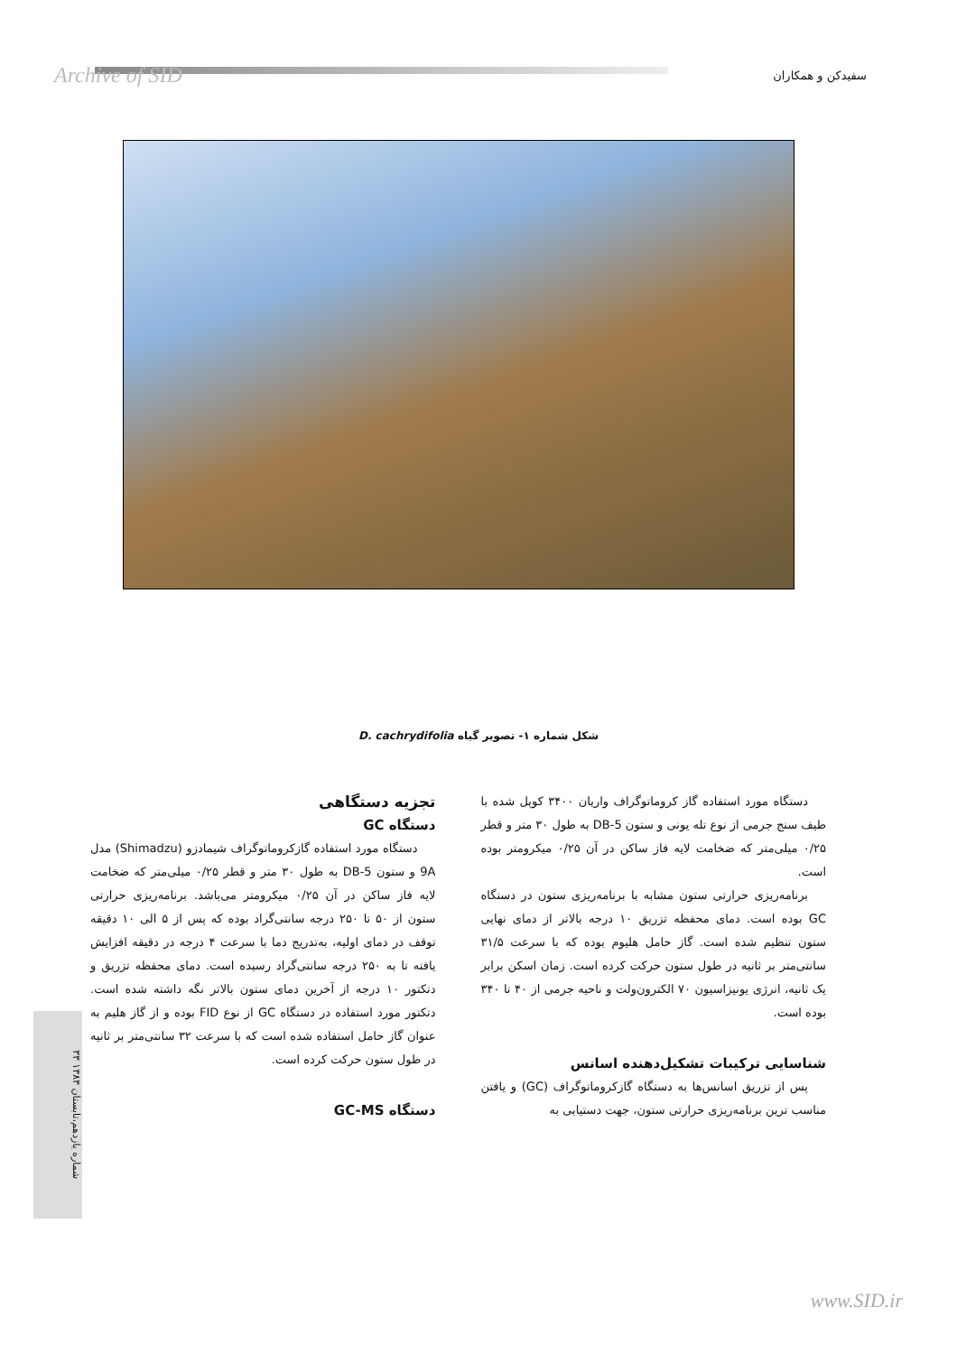Archive of SID سفیدکن و همکاران
شکل شماره ۱- تصویر گیاه D. cachrydifolia
تجزیه دستگاهی
دستگاه GC
دستگاه مورد استفاده گازکروماتوگراف شیمادزو (Shimadzu) مدل 9A و ستون DB-5 به طول ۳۰ متر و قطر ۰/۲۵ میلی‌متر که ضخامت لایه فاز ساکن در آن ۰/۲۵ میکرومتر می‌باشد. برنامه‌ریزی حرارتی ستون از ۵۰ تا ۲۵۰ درجه سانتی‌گراد بوده که پس از ۵ الی ۱۰ دقیقه توقف در دمای اولیه، به‌تدریج دما با سرعت ۴ درجه در دقیقه افزایش یافته تا به ۲۵۰ درجه سانتی‌گراد رسیده است. دمای محفظه تزریق و دتکتور ۱۰ درجه از آخرین دمای ستون بالاتر نگه داشته شده است. دتکتور مورد استفاده در دستگاه GC از نوع FID بوده و از گاز هلیم به عنوان گاز حامل استفاده شده است که با سرعت ۳۲ سانتی‌متر بر ثانیه در طول ستون حرکت کرده است.
دستگاه GC-MS
دستگاه مورد استفاده گاز کروماتوگراف واریان ۳۴۰۰ کوپل شده با طیف سنج جرمی از نوع تله یونی و ستون DB-5 به طول ۳۰ متر و قطر ۰/۲۵ میلی‌متر که ضخامت لایه فاز ساکن در آن ۰/۲۵ میکرومتر بوده است.
برنامه‌ریزی حرارتی ستون مشابه با برنامه‌ریزی ستون در دستگاه GC بوده است. دمای محفظه تزریق ۱۰ درجه بالاتر از دمای نهایی ستون تنظیم شده است. گاز حامل هلیوم بوده که با سرعت ۳۱/۵ سانتی‌متر بر ثانیه در طول ستون حرکت کرده است. زمان اسکن برابر یک ثانیه، انرژی یونیزاسیون ۷۰ الکترون‌ولت و ناحیه جرمی از ۴۰ تا ۳۴۰ بوده است.
شناسایی ترکیبات تشکیل‌دهنده اسانس
پس از تزریق اسانس‌ها به دستگاه گازکروماتوگراف (GC) و یافتن مناسب ترین برنامه‌ریزی حرارتی ستون، جهت دستیابی به
شماره یازدهم،تابستان ۱۳۸۳ ۳۳
www.SID.ir